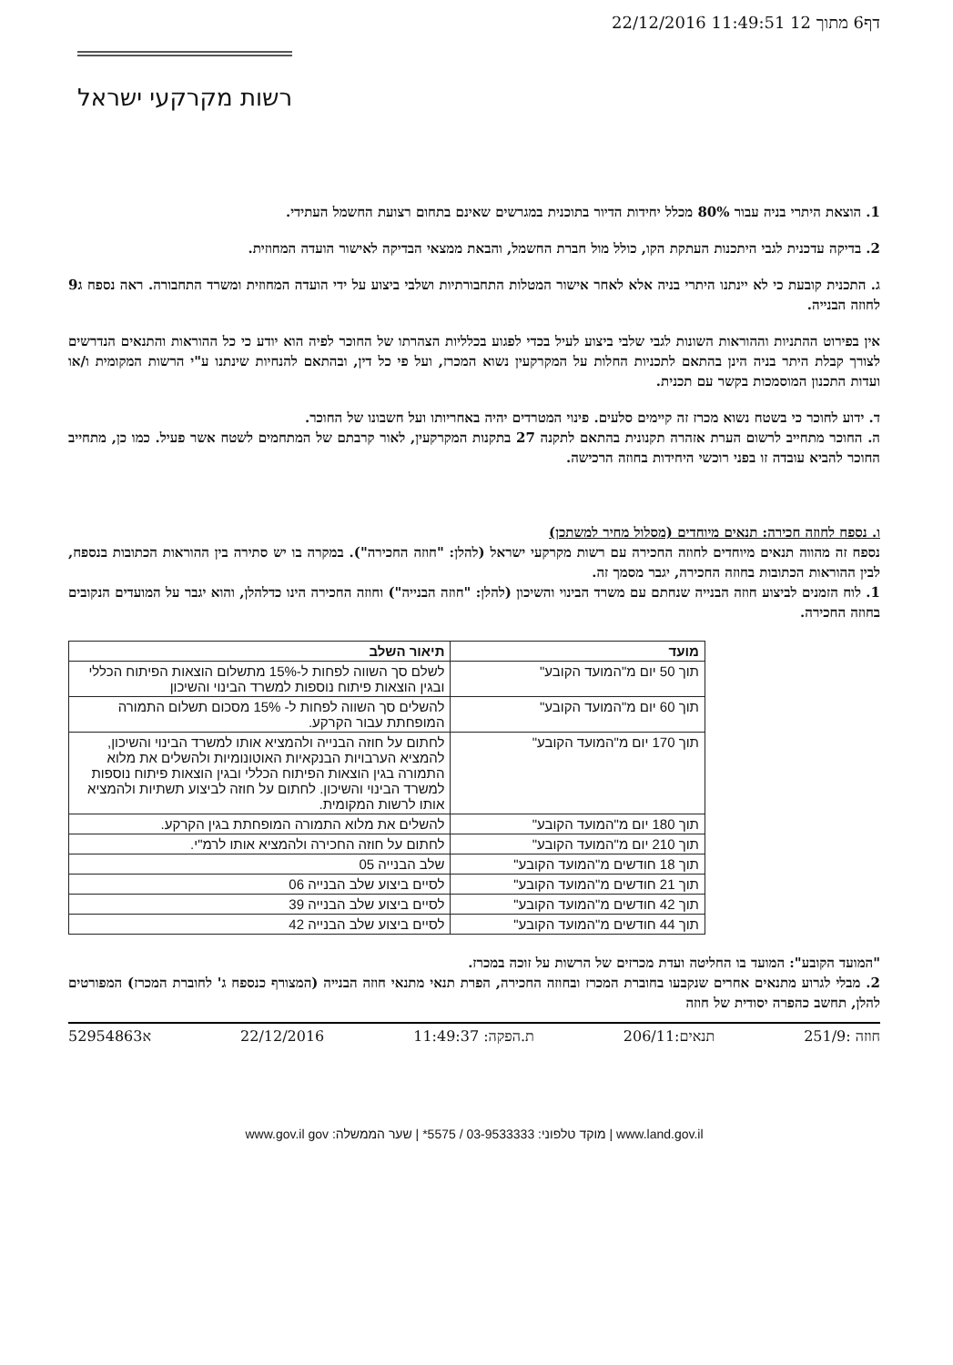22/12/2016 11:49:51 12 דף6 מתוך
רשות מקרקעי ישראל
1. הוצאת היתרי בניה עבור 80% מכלל יחידות הדיור בתוכנית במגרשים שאינם בתחום רצועת החשמל העתידי.
2. בדיקה עדכנית לגבי היתכנות העתקת הקו, כולל מול חברת החשמל, והבאת ממצאי הבדיקה לאישור הועדה המחוזית.
ג. התכנית קובעת כי לא יינתנו היתרי בניה אלא לאחר אישור המטלות התחבורתיות ושלבי ביצוע על ידי הועדה המחוזית ומשרד התחבורה. ראה נספח ג9 לחוזה הבנייה.
אין בפירוט ההתניות וההוראות השונות לגבי שלבי ביצוע לעיל בכדי לפגוע בכלליות הצהרתו של החוכר לפיה הוא יודע כי כל ההוראות והתנאים הנדרשים לצורך קבלת היתר בניה הינן בהתאם לתכניות החלות על המקרקעין נשוא המכרז, ועל פי כל דין, ובהתאם להנחיות שינתנו ע"י הרשות המקומית ו/או ועדות התכנון המוסמכות בקשר עם תכנית.
ד. ידוע לחוכר כי בשטח נשוא מכרז זה קיימים סלעים. פינוי המטרדים יהיה באחריותו ועל חשבונו של החוכר.
ה. החוכר מתחייב לרשום הערת אזהרה תקנונית בהתאם לתקנה 27 בתקנות המקרקעין, לאור קרבתם של המתחמים לשטח אשר פעיל. כמו כן, מתחייב החוכר להביא עובדה זו בפני רוכשי היחידות בחוזה הרכישה.
ו. נספח לחוזה חכירה: תנאים מיוחדים (מסלול מחיר למשתכן)
נספח זה מהווה תנאים מיוחדים לחוזה החכירה עם רשות מקרקעי ישראל (להלן: "חוזה החכירה"). במקרה בו יש סתירה בין ההוראות הכתובות בנספח, לבין ההוראות הכתובות בחוזה החכירה, יגבר מסמך זה.
1. לוח הזמנים לביצוע חוזה הבנייה שנחתם עם משרד הבינוי והשיכון (להלן: "חוזה הבנייה") וחוזה החכירה הינו כדלהלן, והוא יגבר על המועדים הנקובים בחוזה החכירה.
| מועד | תיאור השלב |
| --- | --- |
| תוך 50 יום מ"המועד הקובע" | לשלם סך השווה לפחות ל-15% מתשלום הוצאות הפיתוח הכללי ובגין הוצאות פיתוח נוספות למשרד הבינוי והשיכון |
| תוך 60 יום מ"המועד הקובע" | להשלים סך השווה לפחות ל- 15% מסכום תשלום התמורה המופחתת עבור הקרקע. |
| תוך 170 יום מ"המועד הקובע" | לחתום על חוזה הבנייה ולהמציא אותו למשרד הבינוי והשיכון, להמציא הערבויות הבנקאיות האוטונומיות ולהשלים את מלוא התמורה בגין הוצאות הפיתוח הכללי ובגין הוצאות פיתוח נוספות למשרד הבינוי והשיכון. לחתום על חוזה לביצוע תשתיות ולהמציא אותו לרשות המקומית. |
| תוך 180 יום מ"המועד הקובע" | להשלים את מלוא התמורה המופחתת בגין הקרקע. |
| תוך 210 יום מ"המועד הקובע" | לחתום על חוזה החכירה ולהמציא אותו לרמ"י. |
| תוך 18 חודשים מ"המועד הקובע" | שלב הבנייה 05 |
| תוך 21 חודשים מ"המועד הקובע" | לסיים ביצוע שלב הבנייה 06 |
| תוך 42 חודשים מ"המועד הקובע" | לסיים ביצוע שלב הבנייה 39 |
| תוך 44 חודשים מ"המועד הקובע" | לסיים ביצוע שלב הבנייה 42 |
"המועד הקובע": המועד בו החליטה ועדת מכרזים של הרשות על זוכה במכרז.
2. מבלי לגרוע מתנאים אחרים שנקבעו בחוברת המכרז ובחוזה החכירה, הפרת תנאי מתנאי חוזה הבנייה (המצורף כנספח ג' לחוברת המכרז) המפורטים להלן, תחשב כהפרה יסודית של חוזה
חוזה :251/9 תנאים:206/11 ת.הפקה: 11:49:37 22/12/2016 א52954863
www.land.gov.il | מוקד טלפוני: 03-9533333 / 5575* | שער הממשלה: www.gov.il gov